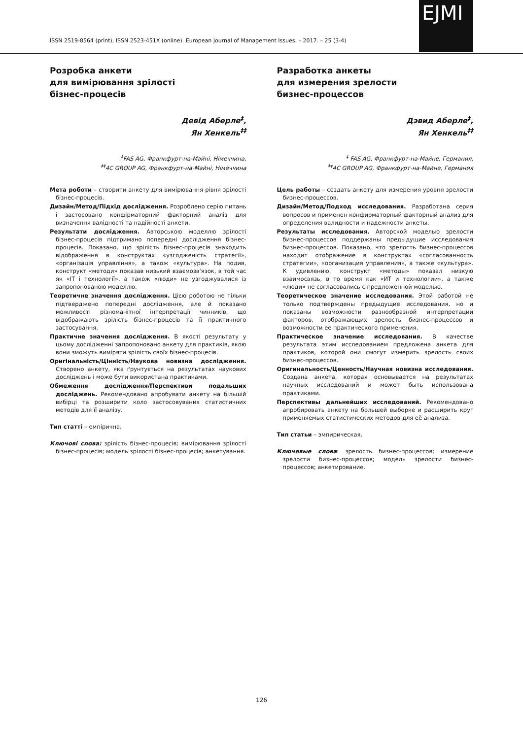ISSN 2519-8564 (print), ISSN 2523-451X (online). European Journal of Management Issues. – 2017. – 25 (3-4)
EJMI
Розробка анкети
для вимірювання зрілості
бізнес-процесів
Девід Аберле<sup>‡</sup>,
Ян Хенкель<sup>‡‡</sup>
<sup>‡</sup> FAS AG, Франкфурт-на-Майні, Німеччина,
<sup>‡‡</sup> 4C GROUP AG, Франкфурт-на-Майні, Німеччина
Мета роботи – створити анкету для вимірювання рівня зрілості бізнес-процесів.
Дизайн/Метод/Підхід дослідження. Розроблено серію питань і застосовано конфірматорний факторний аналіз для визначення валідності та надійності анкети.
Результати дослідження. Авторською моделлю зрілості бізнес-процесів підтримано попередні дослідження бізнес-процесів. Показано, що зрілість бізнес-процесів знаходить відображення в конструктах «узгодженість стратегії», «організація управління», а також «культура». На подив, конструкт «методи» показав низький взаємозв'язок, в той час як «ІТ і технології», а також «люди» не узгоджувалися із запропонованою моделлю.
Теоретичне значення дослідження. Цією роботою не тільки підтверджено попередні дослідження, але й показано можливості різноманітної інтерпретації чинників, що відображають зрілість бізнес-процесів та її практичного застосування.
Практичне значення дослідження. В якості результату у цьому дослідженні запропоновано анкету для практиків, якою вони зможуть виміряти зрілість своїх бізнес-процесів.
Оригінальність/Цінність/Наукова новизна дослідження. Створено анкету, яка ґрунтується на результатах наукових досліджень і може бути використана практиками.
Обмеження дослідження/Перспективи подальших досліджень. Рекомендовано апробувати анкету на більшій вибірці та розширити коло застосовуваних статистичних методів для її аналізу.
Тип статті – емпірична.
Ключові слова: зрілість бізнес-процесів; вимірювання зрілості бізнес-процесів; модель зрілості бізнес-процесів; анкетування.
Разработка анкеты
для измерения зрелости
бизнес-процессов
Дэвид Аберле<sup>‡</sup>,
Ян Хенкель<sup>‡‡</sup>
<sup>‡</sup> FAS AG, Франкфурт-на-Майне, Германия,
<sup>‡‡</sup> 4C GROUP AG, Франкфурт-на-Майне, Германия
Цель работы – создать анкету для измерения уровня зрелости бизнес-процессов.
Дизайн/Метод/Подход исследования. Разработана серия вопросов и применен конфирматорный факторный анализ для определения валидности и надежности анкеты.
Результаты исследования. Авторской моделью зрелости бизнес-процессов поддержаны предыдущие исследования бизнес-процессов. Показано, что зрелость бизнес-процессов находит отображение в конструктах «согласованность стратегии», «организация управления», а также «культура». К удивлению, конструкт «методы» показал низкую взаимосвязь, в то время как «ИТ и технологии», а также «люди» не согласовались с предложенной моделью.
Теоретическое значение исследования. Этой работой не только подтверждены предыдущие исследования, но и показаны возможности разнообразной интерпретации факторов, отображающих зрелость бизнес-процессов и возможности ее практического применения.
Практическое значение исследования. В качестве результата этим исследованием предложена анкета для практиков, которой они смогут измерить зрелость своих бизнес-процессов.
Оригинальность/Ценность/Научная новизна исследования. Создана анкета, которая основывается на результатах научных исследований и может быть использована практиками.
Перспективы дальнейших исследований. Рекомендовано апробировать анкету на большей выборке и расширить круг применяемых статистических методов для её анализа.
Тип статьи – эмпирическая.
Ключевые слова: зрелость бизнес-процессов; измерение зрелости бизнес-процессов; модель зрелости бизнес-процессов; анкетирование.
126